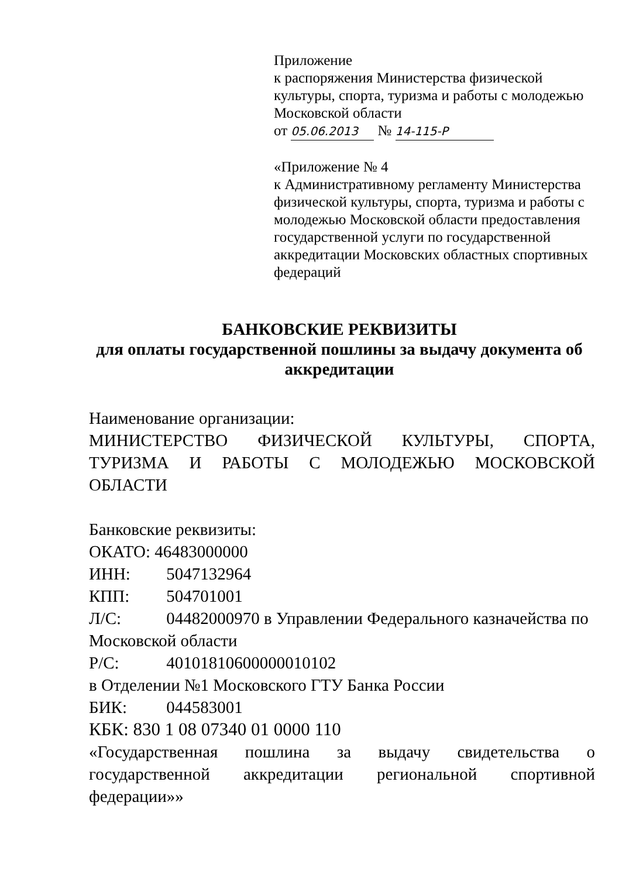Приложение
к распоряжения Министерства физической культуры, спорта, туризма и работы с молодежью Московской области
от 05.06.2013 № 14-115-Р
«Приложение № 4
к Административному регламенту Министерства физической культуры, спорта, туризма и работы с молодежью Московской области предоставления государственной услуги по государственной аккредитации Московских областных спортивных федераций
БАНКОВСКИЕ РЕКВИЗИТЫ
для оплаты государственной пошлины за выдачу документа об аккредитации
Наименование организации:
МИНИСТЕРСТВО ФИЗИЧЕСКОЙ КУЛЬТУРЫ, СПОРТА, ТУРИЗМА И РАБОТЫ С МОЛОДЕЖЬЮ МОСКОВСКОЙ ОБЛАСТИ
Банковские реквизиты:
ОКАТО: 46483000000
ИНН: 5047132964
КПП: 504701001
Л/С: 04482000970 в Управлении Федерального казначейства по Московской области
Р/С: 40101810600000010102
в Отделении №1 Московского ГТУ Банка России
БИК: 044583001
КБК: 830 1 08 07340 01 0000 110
«Государственная пошлина за выдачу свидетельства о государственной аккредитации региональной спортивной федерации»»